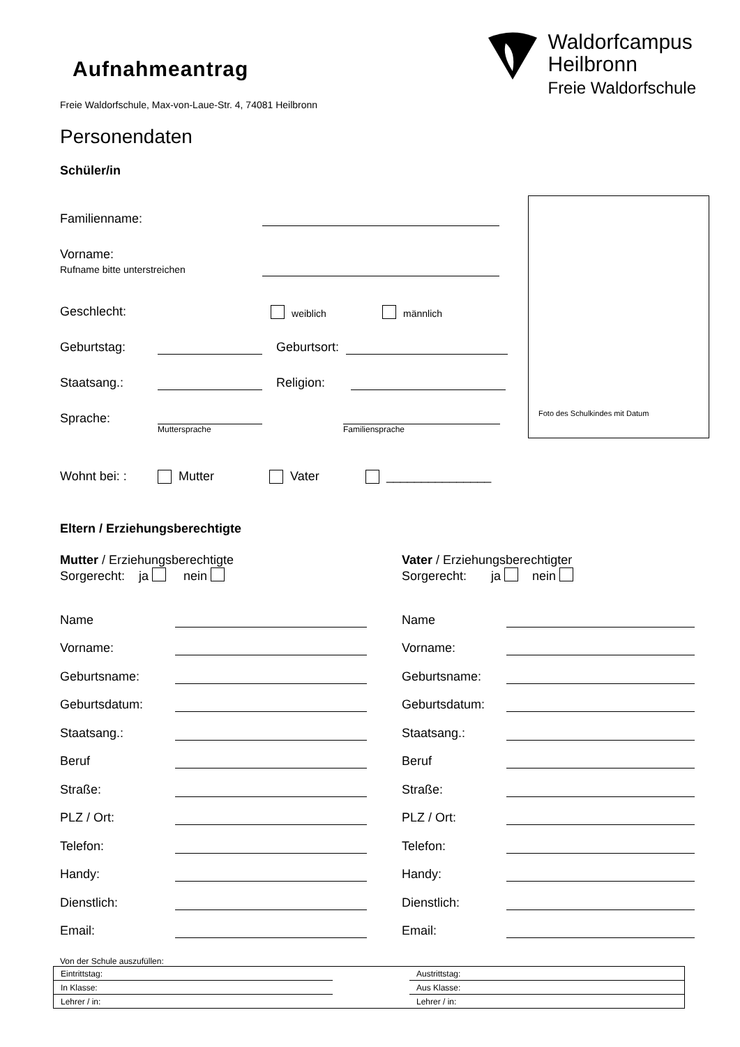Aufnahmeantrag
Freie Waldorfschule, Max-von-Laue-Str. 4, 74081 Heilbronn
Waldorfcampus
Heilbronn
Freie Waldorfschule
Personendaten
Schüler/in
Foto des Schulkindes mit Datum
Familienname:
Vorname:
Rufname bitte unterstreichen
Geschlecht: weiblich männlich
Geburtstag: Geburtsort:
Staatsang.: Religion:
Sprache: Muttersprache Familiensprache
Wohnt bei: : Mutter Vater _______________
Eltern / Erziehungsberechtigte
Mutter / Erziehungsberechtigte
Sorgerecht: ja nein
Vater / Erziehungsberechtigter
Sorgerecht: ja nein
Name
Vorname:
Geburtsname:
Geburtsdatum:
Staatsang.:
Beruf
Straße:
PLZ / Ort:
Telefon:
Handy:
Dienstlich:
Email:
Name
Vorname:
Geburtsname:
Geburtsdatum:
Staatsang.:
Beruf
Straße:
PLZ / Ort:
Telefon:
Handy:
Dienstlich:
Email:
Von der Schule auszufüllen:
| Eintrittstag: | | Austrittstag: |
| In Klasse: | | Aus Klasse: |
| Lehrer / in: | | Lehrer / in: |